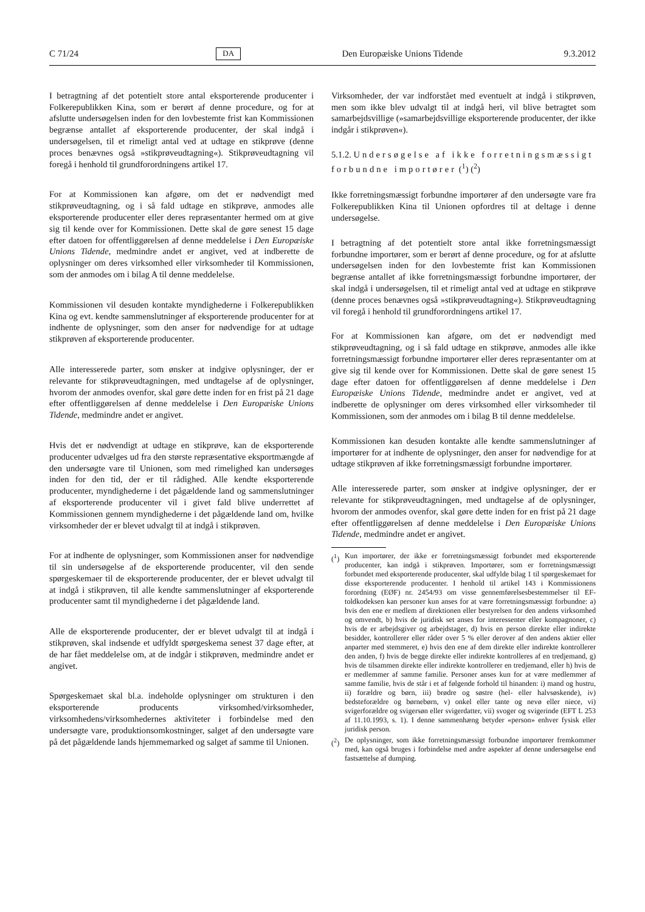C 71/24 DA Den Europæiske Unions Tidende 9.3.2012
I betragtning af det potentielt store antal eksporterende producenter i Folkerepublikken Kina, som er berørt af denne procedure, og for at afslutte undersøgelsen inden for den lovbestemte frist kan Kommissionen begrænse antallet af eksporterende producenter, der skal indgå i undersøgelsen, til et rimeligt antal ved at udtage en stikprøve (denne proces benævnes også »stikprøveudtagning«). Stikprøveudtagning vil foregå i henhold til grundforordningens artikel 17.
For at Kommissionen kan afgøre, om det er nødvendigt med stikprøveudtagning, og i så fald udtage en stikprøve, anmodes alle eksporterende producenter eller deres repræsentanter hermed om at give sig til kende over for Kommissionen. Dette skal de gøre senest 15 dage efter datoen for offentliggørelsen af denne meddelelse i Den Europæiske Unions Tidende, medmindre andet er angivet, ved at indberette de oplysninger om deres virksomhed eller virksomheder til Kommissionen, som der anmodes om i bilag A til denne meddelelse.
Kommissionen vil desuden kontakte myndighederne i Folkerepublikken Kina og evt. kendte sammenslutninger af eksporterende producenter for at indhente de oplysninger, som den anser for nødvendige for at udtage stikprøven af eksporterende producenter.
Alle interesserede parter, som ønsker at indgive oplysninger, der er relevante for stikprøveudtagningen, med undtagelse af de oplysninger, hvorom der anmodes ovenfor, skal gøre dette inden for en frist på 21 dage efter offentliggørelsen af denne meddelelse i Den Europæiske Unions Tidende, medmindre andet er angivet.
Hvis det er nødvendigt at udtage en stikprøve, kan de eksporterende producenter udvælges ud fra den største repræsentative eksportmængde af den undersøgte vare til Unionen, som med rimelighed kan undersøges inden for den tid, der er til rådighed. Alle kendte eksporterende producenter, myndighederne i det pågældende land og sammenslutninger af eksporterende producenter vil i givet fald blive underrettet af Kommissionen gennem myndighederne i det pågældende land om, hvilke virksomheder der er blevet udvalgt til at indgå i stikprøven.
For at indhente de oplysninger, som Kommissionen anser for nødvendige til sin undersøgelse af de eksporterende producenter, vil den sende spørgeskemaer til de eksporterende producenter, der er blevet udvalgt til at indgå i stikprøven, til alle kendte sammenslutninger af eksporterende producenter samt til myndighederne i det pågældende land.
Alle de eksporterende producenter, der er blevet udvalgt til at indgå i stikprøven, skal indsende et udfyldt spørgeskema senest 37 dage efter, at de har fået meddelelse om, at de indgår i stikprøven, medmindre andet er angivet.
Spørgeskemaet skal bl.a. indeholde oplysninger om strukturen i den eksporterende producents virksomhed/virksomheder, virksomhedens/virksomhedernes aktiviteter i forbindelse med den undersøgte vare, produktionsomkostninger, salget af den undersøgte vare på det pågældende lands hjemmemarked og salget af samme til Unionen.
Virksomheder, der var indforstået med eventuelt at indgå i stikprøven, men som ikke blev udvalgt til at indgå heri, vil blive betragtet som samarbejdsvillige (»samarbejdsvillige eksporterende producenter, der ikke indgår i stikprøven«).
5.1.2. Undersøgelse af ikke forretningsmæssigt forbundne importører (<sup>1</sup>) (<sup>2</sup>)
Ikke forretningsmæssigt forbundne importører af den undersøgte vare fra Folkerepublikken Kina til Unionen opfordres til at deltage i denne undersøgelse.
I betragtning af det potentielt store antal ikke forretningsmæssigt forbundne importører, som er berørt af denne procedure, og for at afslutte undersøgelsen inden for den lovbestemte frist kan Kommissionen begrænse antallet af ikke forretningsmæssigt forbundne importører, der skal indgå i undersøgelsen, til et rimeligt antal ved at udtage en stikprøve (denne proces benævnes også »stikprøveudtagning«). Stikprøveudtagning vil foregå i henhold til grundforordningens artikel 17.
For at Kommissionen kan afgøre, om det er nødvendigt med stikprøveudtagning, og i så fald udtage en stikprøve, anmodes alle ikke forretningsmæssigt forbundne importører eller deres repræsentanter om at give sig til kende over for Kommissionen. Dette skal de gøre senest 15 dage efter datoen for offentliggørelsen af denne meddelelse i Den Europæiske Unions Tidende, medmindre andet er angivet, ved at indberette de oplysninger om deres virksomhed eller virksomheder til Kommissionen, som der anmodes om i bilag B til denne meddelelse.
Kommissionen kan desuden kontakte alle kendte sammenslutninger af importører for at indhente de oplysninger, den anser for nødvendige for at udtage stikprøven af ikke forretningsmæssigt forbundne importører.
Alle interesserede parter, som ønsker at indgive oplysninger, der er relevante for stikprøveudtagningen, med undtagelse af de oplysninger, hvorom der anmodes ovenfor, skal gøre dette inden for en frist på 21 dage efter offentliggørelsen af denne meddelelse i Den Europæiske Unions Tidende, medmindre andet er angivet.
(<sup>1</sup>) Kun importører, der ikke er forretningsmæssigt forbundet med eksporterende producenter, kan indgå i stikprøven. Importører, som er forretningsmæssigt forbundet med eksporterende producenter, skal udfylde bilag 1 til spørgeskemaet for disse eksporterende producenter. I henhold til artikel 143 i Kommissionens forordning (EØF) nr. 2454/93 om visse gennemførelsesbestemmelser til EF-toldkodeksen kan personer kun anses for at være forretningsmæssigt forbundne: a) hvis den ene er medlem af direktionen eller bestyrelsen for den andens virksomhed og omvendt, b) hvis de juridisk set anses for interessenter eller kompagnoner, c) hvis de er arbejdsgiver og arbejdstager, d) hvis en person direkte eller indirekte besidder, kontrollerer eller råder over 5 % eller derover af den andens aktier eller anparter med stemmeret, e) hvis den ene af dem direkte eller indirekte kontrollerer den anden, f) hvis de begge direkte eller indirekte kontrolleres af en tredjemand, g) hvis de tilsammen direkte eller indirekte kontrollerer en tredjemand, eller h) hvis de er medlemmer af samme familie. Personer anses kun for at være medlemmer af samme familie, hvis de står i et af følgende forhold til hinanden: i) mand og hustru, ii) forældre og børn, iii) brødre og søstre (hel- eller halvsøskende), iv) bedsteforældre og børnebørn, v) onkel eller tante og nevø eller niece, vi) svigerforældre og svigersøn eller svigerdatter, vii) svoger og svigerinde (EFT L 253 af 11.10.1993, s. 1). I denne sammenhæng betyder «person» enhver fysisk eller juridisk person.
(<sup>2</sup>) De oplysninger, som ikke forretningsmæssigt forbundne importører fremkommer med, kan også bruges i forbindelse med andre aspekter af denne undersøgelse end fastsættelse af dumping.